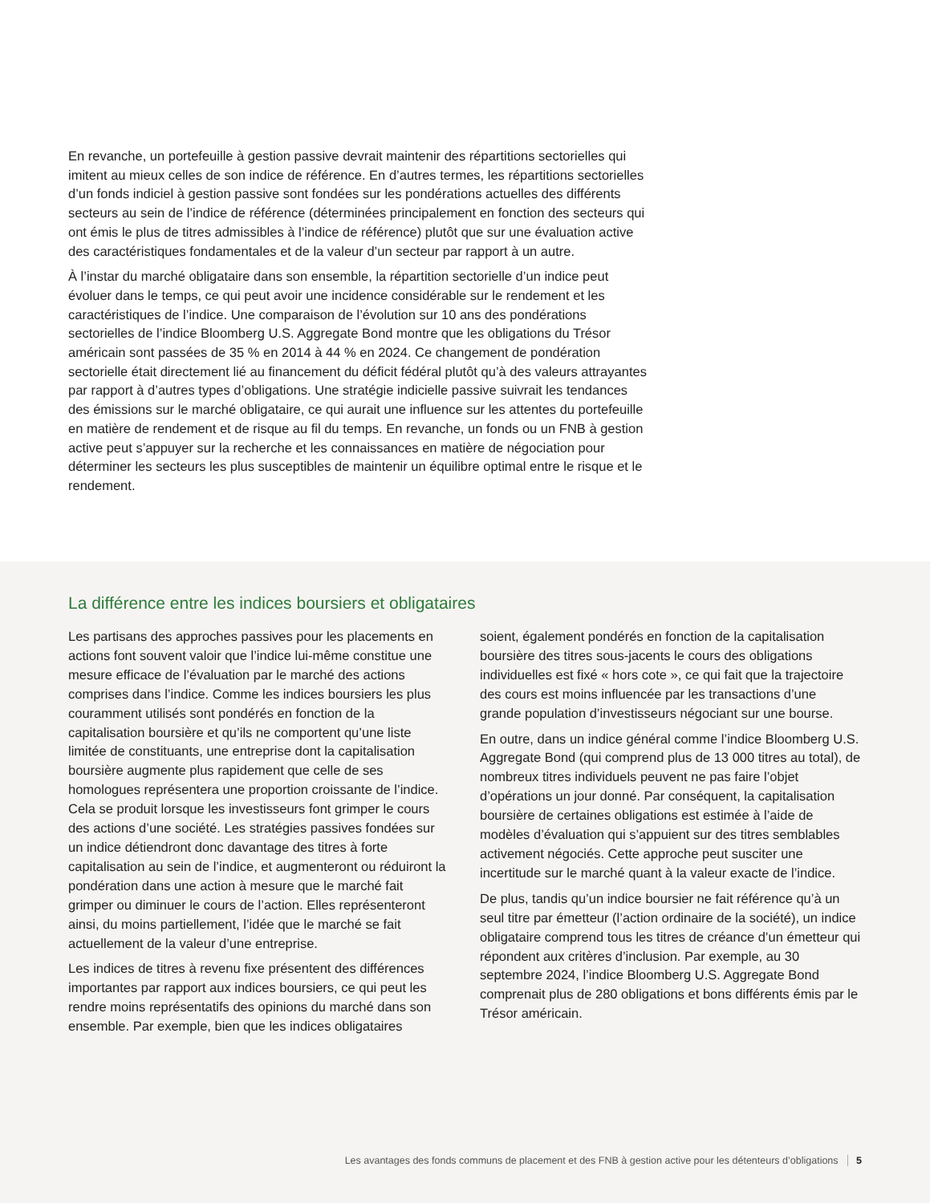En revanche, un portefeuille à gestion passive devrait maintenir des répartitions sectorielles qui imitent au mieux celles de son indice de référence. En d’autres termes, les répartitions sectorielles d’un fonds indiciel à gestion passive sont fondées sur les pondérations actuelles des différents secteurs au sein de l’indice de référence (déterminées principalement en fonction des secteurs qui ont émis le plus de titres admissibles à l’indice de référence) plutôt que sur une évaluation active des caractéristiques fondamentales et de la valeur d’un secteur par rapport à un autre.
À l’instar du marché obligataire dans son ensemble, la répartition sectorielle d’un indice peut évoluer dans le temps, ce qui peut avoir une incidence considérable sur le rendement et les caractéristiques de l’indice. Une comparaison de l’évolution sur 10 ans des pondérations sectorielles de l’indice Bloomberg U.S. Aggregate Bond montre que les obligations du Trésor américain sont passées de 35 % en 2014 à 44 % en 2024. Ce changement de pondération sectorielle était directement lié au financement du déficit fédéral plutôt qu’à des valeurs attrayantes par rapport à d’autres types d’obligations. Une stratégie indicielle passive suivrait les tendances des émissions sur le marché obligataire, ce qui aurait une influence sur les attentes du portefeuille en matière de rendement et de risque au fil du temps. En revanche, un fonds ou un FNB à gestion active peut s’appuyer sur la recherche et les connaissances en matière de négociation pour déterminer les secteurs les plus susceptibles de maintenir un équilibre optimal entre le risque et le rendement.
La différence entre les indices boursiers et obligataires
Les partisans des approches passives pour les placements en actions font souvent valoir que l’indice lui-même constitue une mesure efficace de l’évaluation par le marché des actions comprises dans l’indice. Comme les indices boursiers les plus couramment utilisés sont pondérés en fonction de la capitalisation boursière et qu’ils ne comportent qu’une liste limitée de constituants, une entreprise dont la capitalisation boursière augmente plus rapidement que celle de ses homologues représentera une proportion croissante de l’indice. Cela se produit lorsque les investisseurs font grimper le cours des actions d’une société. Les stratégies passives fondées sur un indice détiendront donc davantage des titres à forte capitalisation au sein de l’indice, et augmenteront ou réduiront la pondération dans une action à mesure que le marché fait grimper ou diminuer le cours de l’action. Elles représenteront ainsi, du moins partiellement, l’idée que le marché se fait actuellement de la valeur d’une entreprise.
Les indices de titres à revenu fixe présentent des différences importantes par rapport aux indices boursiers, ce qui peut les rendre moins représentatifs des opinions du marché dans son ensemble. Par exemple, bien que les indices obligataires
soient, également pondérés en fonction de la capitalisation boursière des titres sous-jacents le cours des obligations individuelles est fixé « hors cote », ce qui fait que la trajectoire des cours est moins influencée par les transactions d’une grande population d’investisseurs négociant sur une bourse.
En outre, dans un indice général comme l’indice Bloomberg U.S. Aggregate Bond (qui comprend plus de 13 000 titres au total), de nombreux titres individuels peuvent ne pas faire l’objet d’opérations un jour donné. Par conséquent, la capitalisation boursière de certaines obligations est estimée à l’aide de modèles d’évaluation qui s’appuient sur des titres semblables activement négociés. Cette approche peut susciter une incertitude sur le marché quant à la valeur exacte de l’indice.
De plus, tandis qu’un indice boursier ne fait référence qu’à un seul titre par émetteur (l’action ordinaire de la société), un indice obligataire comprend tous les titres de créance d’un émetteur qui répondent aux critères d’inclusion. Par exemple, au 30 septembre 2024, l’indice Bloomberg U.S. Aggregate Bond comprenait plus de 280 obligations et bons différents émis par le Trésor américain.
Les avantages des fonds communs de placement et des FNB à gestion active pour les détenteurs d’obligations 5